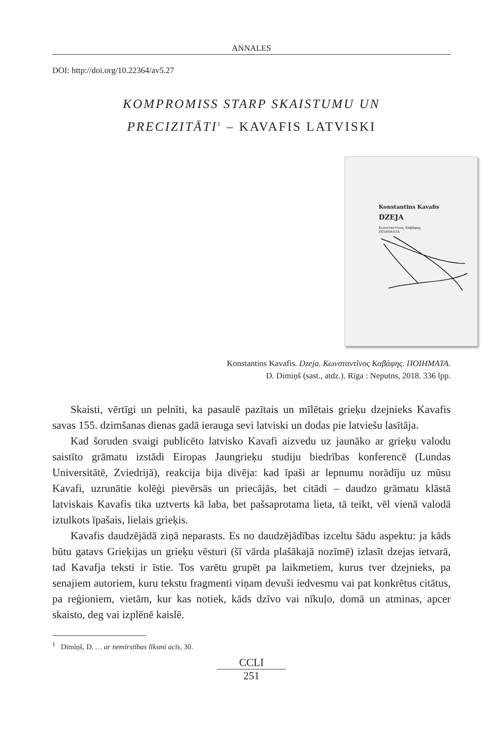ANNALES
DOI: http://doi.org/10.22364/av5.27
KOMPROMISS STARP SKAISTUMU UN
PRECIZITĀTI<sup>1</sup> – KAVAFIS LATVISKI
Konstantins Kavafis
DZEJA
Κωνσταντίνος Καβάφης
ΠΟΙΗΜΑΤΑ
Konstantins Kavafis. Dzeja. Κωνσταντῖνος Καβάφης. ΠΟΙΗΜΑΤΑ.
D. Dimiņš (sast., atdz.). Rīga : Neputns, 2018. 336 lpp.
Skaisti, vērtīgi un pelnīti, ka pasaulē pazītais un mīlētais grieķu dzejnieks Kavafis savas 155. dzimšanas dienas gadā ierauga sevi latviski un dodas pie latviešu lasītāja.
Kad šoruden svaigi publicēto latvisko Kavafi aizvedu uz jaunāko ar grieķu valodu saistīto grāmatu izstādi Eiropas Jaungrieķu studiju biedrības konferencē (Lundas Universitātē, Zviedrijā), reakcija bija divēja: kad īpaši ar lepnumu norādīju uz mūsu Kavafi, uzrunātie kolēģi pievērsās un priecājās, bet citādi – daudzo grāmatu klāstā latviskais Kavafis tika uztverts kā laba, bet pašsaprotama lieta, tā teikt, vēl vienā valodā iztulkots īpašais, lielais grieķis.
Kavafis daudzējādā ziņā neparasts. Es no daudzējādības izceltu šādu aspektu: ja kāds būtu gatavs Grieķijas un grieķu vēsturi (šī vārda plašākajā nozīmē) izlasīt dzejas ietvarā, tad Kavafja teksti ir īstie. Tos varētu grupēt pa laikmetiem, kurus tver dzejnieks, pa senajiem autoriem, kuru tekstu fragmenti viņam devuši iedvesmu vai pat konkrētus citātus, pa reģioniem, vietām, kur kas notiek, kāds dzīvo vai nīkuļo, domā un atminas, apcer skaisto, deg vai izplēnē kaislē.
<sup>1</sup> Dimiņš, D. … ar nemirstības līksmi acīs, 30.
CCLI
251